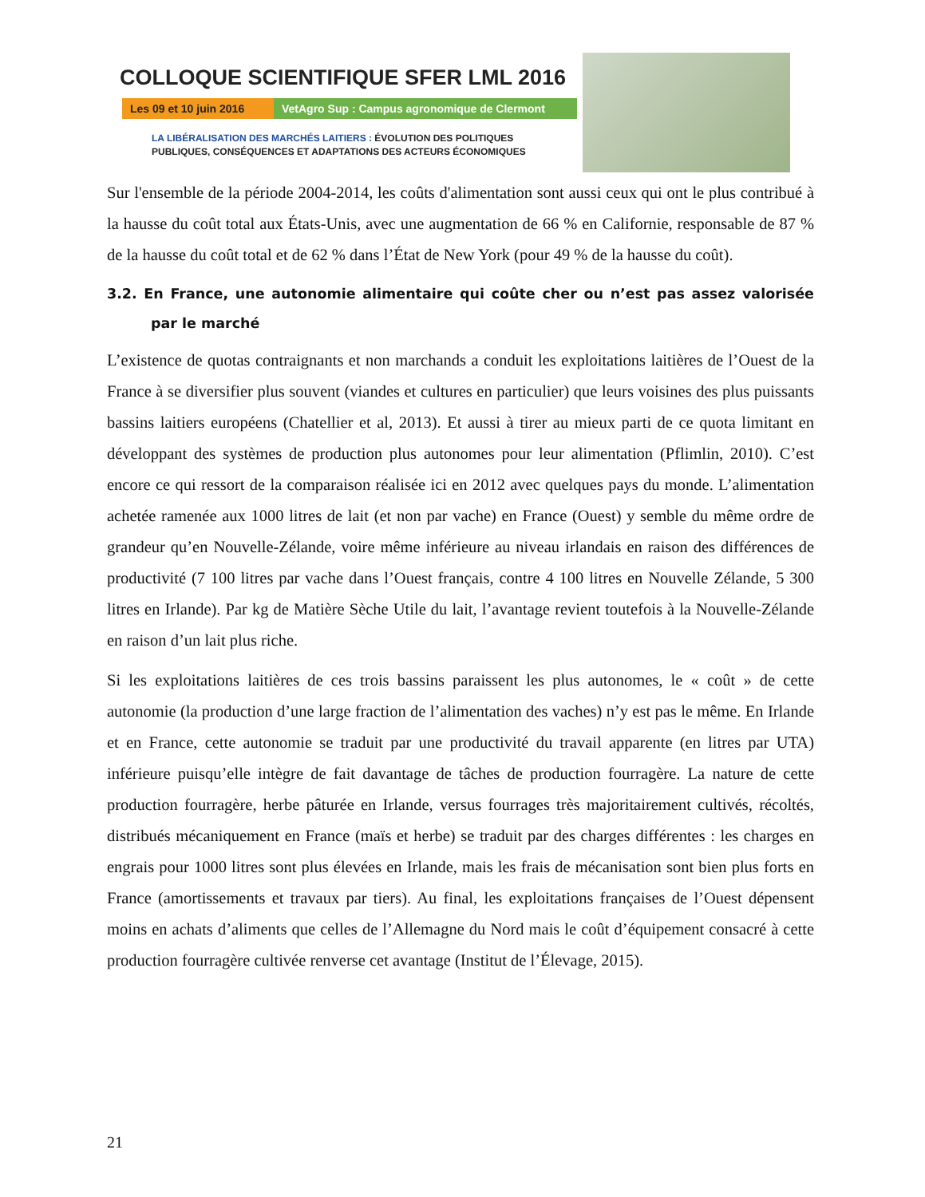COLLOQUE SCIENTIFIQUE SFER LML 2016
Les 09 et 10 juin 2016
VetAgro Sup : Campus agronomique de Clermont
LA LIBÉRALISATION DES MARCHÉS LAITIERS : ÉVOLUTION DES POLITIQUES
PUBLIQUES, CONSÉQUENCES ET ADAPTATIONS DES ACTEURS ÉCONOMIQUES
Sur l'ensemble de la période 2004-2014, les coûts d'alimentation sont aussi ceux qui ont le plus contribué à la hausse du coût total aux États-Unis, avec une augmentation de 66 % en Californie, responsable de 87 % de la hausse du coût total et de 62 % dans l’État de New York (pour 49 % de la hausse du coût).
3.2. En France, une autonomie alimentaire qui coûte cher ou n’est pas assez valorisée par le marché
L’existence de quotas contraignants et non marchands a conduit les exploitations laitières de l’Ouest de la France à se diversifier plus souvent (viandes et cultures en particulier) que leurs voisines des plus puissants bassins laitiers européens (Chatellier et al, 2013). Et aussi à tirer au mieux parti de ce quota limitant en développant des systèmes de production plus autonomes pour leur alimentation (Pflimlin, 2010). C’est encore ce qui ressort de la comparaison réalisée ici en 2012 avec quelques pays du monde. L’alimentation achetée ramenée aux 1000 litres de lait (et non par vache) en France (Ouest) y semble du même ordre de grandeur qu’en Nouvelle-Zélande, voire même inférieure au niveau irlandais en raison des différences de productivité (7 100 litres par vache dans l’Ouest français, contre 4 100 litres en Nouvelle Zélande, 5 300 litres en Irlande). Par kg de Matière Sèche Utile du lait, l’avantage revient toutefois à la Nouvelle-Zélande en raison d’un lait plus riche.
Si les exploitations laitières de ces trois bassins paraissent les plus autonomes, le « coût » de cette autonomie (la production d’une large fraction de l’alimentation des vaches) n’y est pas le même. En Irlande et en France, cette autonomie se traduit par une productivité du travail apparente (en litres par UTA) inférieure puisqu’elle intègre de fait davantage de tâches de production fourragère. La nature de cette production fourragère, herbe pâturée en Irlande, versus fourrages très majoritairement cultivés, récoltés, distribués mécaniquement en France (maïs et herbe) se traduit par des charges différentes : les charges en engrais pour 1000 litres sont plus élevées en Irlande, mais les frais de mécanisation sont bien plus forts en France (amortissements et travaux par tiers). Au final, les exploitations françaises de l’Ouest dépensent moins en achats d’aliments que celles de l’Allemagne du Nord mais le coût d’équipement consacré à cette production fourragère cultivée renverse cet avantage (Institut de l’Élevage, 2015).
21